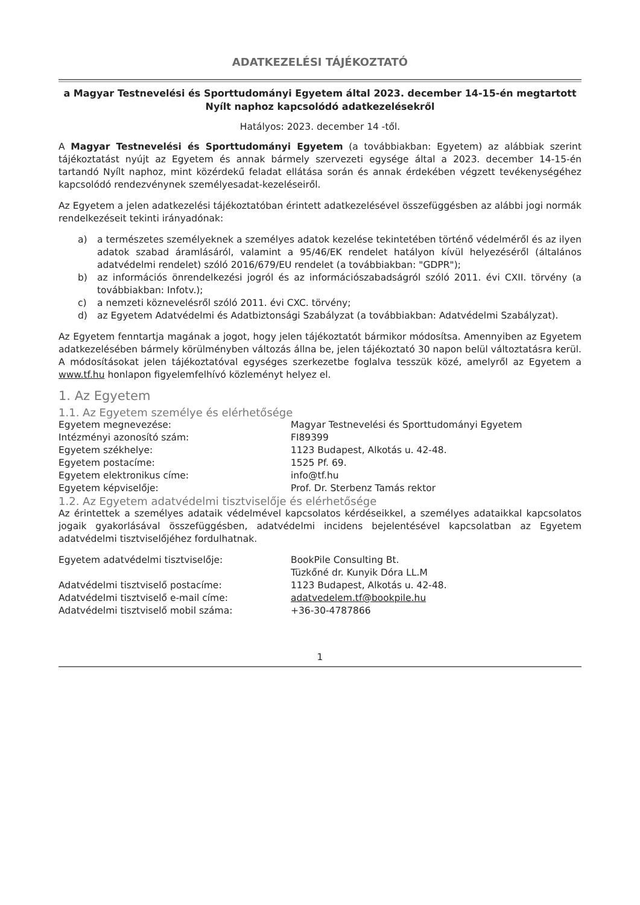ADATKEZELÉSI TÁJÉKOZTATÓ
a Magyar Testnevelési és Sporttudományi Egyetem által 2023. december 14-15-én megtartott Nyílt naphoz kapcsolódó adatkezelésekről
Hatályos: 2023. december 14 -től.
A Magyar Testnevelési és Sporttudományi Egyetem (a továbbiakban: Egyetem) az alábbiak szerint tájékoztatást nyújt az Egyetem és annak bármely szervezeti egysége által a 2023. december 14-15-én tartandó Nyílt naphoz, mint közérdekű feladat ellátása során és annak érdekében végzett tevékenységéhez kapcsolódó rendezvénynek személyesadat-kezeléseiről.
Az Egyetem a jelen adatkezelési tájékoztatóban érintett adatkezelésével összefüggésben az alábbi jogi normák rendelkezéseit tekinti irányadónak:
a) a természetes személyeknek a személyes adatok kezelése tekintetében történő védelméről és az ilyen adatok szabad áramlásáról, valamint a 95/46/EK rendelet hatályon kívül helyezéséről (általános adatvédelmi rendelet) szóló 2016/679/EU rendelet (a továbbiakban: "GDPR");
b) az információs önrendelkezési jogról és az információszabadságról szóló 2011. évi CXII. törvény (a továbbiakban: Infotv.);
c) a nemzeti köznevelésről szóló 2011. évi CXC. törvény;
d) az Egyetem Adatvédelmi és Adatbiztonsági Szabályzat (a továbbiakban: Adatvédelmi Szabályzat).
Az Egyetem fenntartja magának a jogot, hogy jelen tájékoztatót bármikor módosítsa. Amennyiben az Egyetem adatkezelésében bármely körülményben változás állna be, jelen tájékoztató 30 napon belül változtatásra kerül. A módosításokat jelen tájékoztatóval egységes szerkezetbe foglalva tesszük közé, amelyről az Egyetem a www.tf.hu honlapon figyelemfelhívó közleményt helyez el.
1. Az Egyetem
1.1. Az Egyetem személye és elérhetősége
| Egyetem megnevezése: | Magyar Testnevelési és Sporttudományi Egyetem |
| Intézményi azonosító szám: | FI89399 |
| Egyetem székhelye: | 1123 Budapest, Alkotás u. 42-48. |
| Egyetem postacíme: | 1525 Pf. 69. |
| Egyetem elektronikus címe: | info@tf.hu |
| Egyetem képviselője: | Prof. Dr. Sterbenz Tamás rektor |
1.2. Az Egyetem adatvédelmi tisztviselője és elérhetősége
Az érintettek a személyes adataik védelmével kapcsolatos kérdéseikkel, a személyes adataikkal kapcsolatos jogaik gyakorlásával összefüggésben, adatvédelmi incidens bejelentésével kapcsolatban az Egyetem adatvédelmi tisztviselőjéhez fordulhatnak.
| Egyetem adatvédelmi tisztviselője: | BookPile Consulting Bt. Tüzkőné dr. Kunyik Dóra LL.M |
| Adatvédelmi tisztviselő postacíme: | 1123 Budapest, Alkotás u. 42-48. |
| Adatvédelmi tisztviselő e-mail címe: | adatvedelem.tf@bookpile.hu |
| Adatvédelmi tisztviselő mobil száma: | +36-30-4787866 |
1